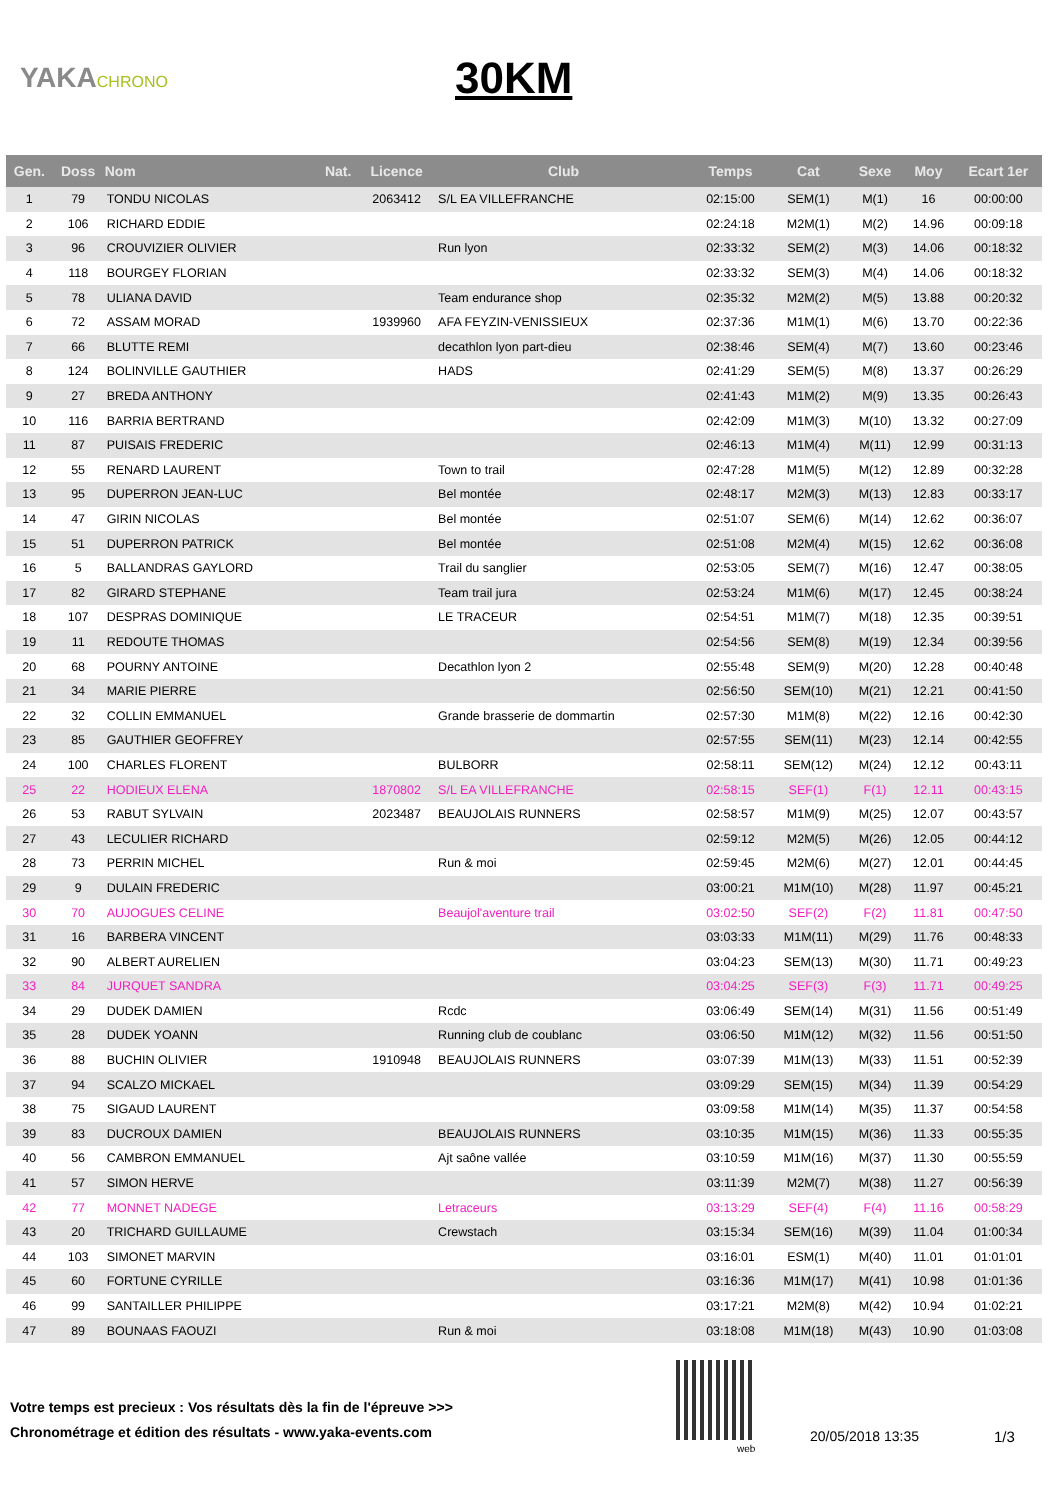YAKACHRONO
30KM
| Gen. | Doss | Nom | Nat. | Licence | Club | Temps | Cat | Sexe | Moy | Ecart 1er |
| --- | --- | --- | --- | --- | --- | --- | --- | --- | --- | --- |
| 1 | 79 | TONDU NICOLAS | | 2063412 | S/L EA VILLEFRANCHE | 02:15:00 | SEM(1) | M(1) | 16 | 00:00:00 |
| 2 | 106 | RICHARD EDDIE | | | | 02:24:18 | M2M(1) | M(2) | 14.96 | 00:09:18 |
| 3 | 96 | CROUVIZIER OLIVIER | | | Run lyon | 02:33:32 | SEM(2) | M(3) | 14.06 | 00:18:32 |
| 4 | 118 | BOURGEY FLORIAN | | | | 02:33:32 | SEM(3) | M(4) | 14.06 | 00:18:32 |
| 5 | 78 | ULIANA DAVID | | | Team endurance shop | 02:35:32 | M2M(2) | M(5) | 13.88 | 00:20:32 |
| 6 | 72 | ASSAM MORAD | | 1939960 | AFA FEYZIN-VENISSIEUX | 02:37:36 | M1M(1) | M(6) | 13.70 | 00:22:36 |
| 7 | 66 | BLUTTE REMI | | | decathlon lyon part-dieu | 02:38:46 | SEM(4) | M(7) | 13.60 | 00:23:46 |
| 8 | 124 | BOLINVILLE GAUTHIER | | | HADS | 02:41:29 | SEM(5) | M(8) | 13.37 | 00:26:29 |
| 9 | 27 | BREDA ANTHONY | | | | 02:41:43 | M1M(2) | M(9) | 13.35 | 00:26:43 |
| 10 | 116 | BARRIA BERTRAND | | | | 02:42:09 | M1M(3) | M(10) | 13.32 | 00:27:09 |
| 11 | 87 | PUISAIS FREDERIC | | | | 02:46:13 | M1M(4) | M(11) | 12.99 | 00:31:13 |
| 12 | 55 | RENARD LAURENT | | | Town to trail | 02:47:28 | M1M(5) | M(12) | 12.89 | 00:32:28 |
| 13 | 95 | DUPERRON JEAN-LUC | | | Bel montée | 02:48:17 | M2M(3) | M(13) | 12.83 | 00:33:17 |
| 14 | 47 | GIRIN NICOLAS | | | Bel montée | 02:51:07 | SEM(6) | M(14) | 12.62 | 00:36:07 |
| 15 | 51 | DUPERRON PATRICK | | | Bel montée | 02:51:08 | M2M(4) | M(15) | 12.62 | 00:36:08 |
| 16 | 5 | BALLANDRAS GAYLORD | | | Trail du sanglier | 02:53:05 | SEM(7) | M(16) | 12.47 | 00:38:05 |
| 17 | 82 | GIRARD STEPHANE | | | Team trail jura | 02:53:24 | M1M(6) | M(17) | 12.45 | 00:38:24 |
| 18 | 107 | DESPRAS DOMINIQUE | | | LE TRACEUR | 02:54:51 | M1M(7) | M(18) | 12.35 | 00:39:51 |
| 19 | 11 | REDOUTE THOMAS | | | | 02:54:56 | SEM(8) | M(19) | 12.34 | 00:39:56 |
| 20 | 68 | POURNY ANTOINE | | | Decathlon lyon 2 | 02:55:48 | SEM(9) | M(20) | 12.28 | 00:40:48 |
| 21 | 34 | MARIE PIERRE | | | | 02:56:50 | SEM(10) | M(21) | 12.21 | 00:41:50 |
| 22 | 32 | COLLIN EMMANUEL | | | Grande brasserie de dommartin | 02:57:30 | M1M(8) | M(22) | 12.16 | 00:42:30 |
| 23 | 85 | GAUTHIER GEOFFREY | | | | 02:57:55 | SEM(11) | M(23) | 12.14 | 00:42:55 |
| 24 | 100 | CHARLES FLORENT | | | BULBORR | 02:58:11 | SEM(12) | M(24) | 12.12 | 00:43:11 |
| 25 | 22 | HODIEUX ELENA | | 1870802 | S/L EA VILLEFRANCHE | 02:58:15 | SEF(1) | F(1) | 12.11 | 00:43:15 |
| 26 | 53 | RABUT SYLVAIN | | 2023487 | BEAUJOLAIS RUNNERS | 02:58:57 | M1M(9) | M(25) | 12.07 | 00:43:57 |
| 27 | 43 | LECULIER RICHARD | | | | 02:59:12 | M2M(5) | M(26) | 12.05 | 00:44:12 |
| 28 | 73 | PERRIN MICHEL | | | Run & moi | 02:59:45 | M2M(6) | M(27) | 12.01 | 00:44:45 |
| 29 | 9 | DULAIN FREDERIC | | | | 03:00:21 | M1M(10) | M(28) | 11.97 | 00:45:21 |
| 30 | 70 | AUJOGUES CELINE | | | Beaujol'aventure trail | 03:02:50 | SEF(2) | F(2) | 11.81 | 00:47:50 |
| 31 | 16 | BARBERA VINCENT | | | | 03:03:33 | M1M(11) | M(29) | 11.76 | 00:48:33 |
| 32 | 90 | ALBERT AURELIEN | | | | 03:04:23 | SEM(13) | M(30) | 11.71 | 00:49:23 |
| 33 | 84 | JURQUET SANDRA | | | | 03:04:25 | SEF(3) | F(3) | 11.71 | 00:49:25 |
| 34 | 29 | DUDEK DAMIEN | | | Rcdc | 03:06:49 | SEM(14) | M(31) | 11.56 | 00:51:49 |
| 35 | 28 | DUDEK YOANN | | | Running club de coublanc | 03:06:50 | M1M(12) | M(32) | 11.56 | 00:51:50 |
| 36 | 88 | BUCHIN OLIVIER | | 1910948 | BEAUJOLAIS RUNNERS | 03:07:39 | M1M(13) | M(33) | 11.51 | 00:52:39 |
| 37 | 94 | SCALZO MICKAEL | | | | 03:09:29 | SEM(15) | M(34) | 11.39 | 00:54:29 |
| 38 | 75 | SIGAUD LAURENT | | | | 03:09:58 | M1M(14) | M(35) | 11.37 | 00:54:58 |
| 39 | 83 | DUCROUX DAMIEN | | | BEAUJOLAIS RUNNERS | 03:10:35 | M1M(15) | M(36) | 11.33 | 00:55:35 |
| 40 | 56 | CAMBRON EMMANUEL | | | Ajt saône vallée | 03:10:59 | M1M(16) | M(37) | 11.30 | 00:55:59 |
| 41 | 57 | SIMON HERVE | | | | 03:11:39 | M2M(7) | M(38) | 11.27 | 00:56:39 |
| 42 | 77 | MONNET NADEGE | | | Letraceurs | 03:13:29 | SEF(4) | F(4) | 11.16 | 00:58:29 |
| 43 | 20 | TRICHARD GUILLAUME | | | Crewstach | 03:15:34 | SEM(16) | M(39) | 11.04 | 01:00:34 |
| 44 | 103 | SIMONET MARVIN | | | | 03:16:01 | ESM(1) | M(40) | 11.01 | 01:01:01 |
| 45 | 60 | FORTUNE CYRILLE | | | | 03:16:36 | M1M(17) | M(41) | 10.98 | 01:01:36 |
| 46 | 99 | SANTAILLER PHILIPPE | | | | 03:17:21 | M2M(8) | M(42) | 10.94 | 01:02:21 |
| 47 | 89 | BOUNAAS FAOUZI | | | Run & moi | 03:18:08 | M1M(18) | M(43) | 10.90 | 01:03:08 |
Votre temps est precieux : Vos résultats dès la fin de l'épreuve >>>
Chronométrage et édition des résultats - www.yaka-events.com
web
20/05/2018 13:35 1/3